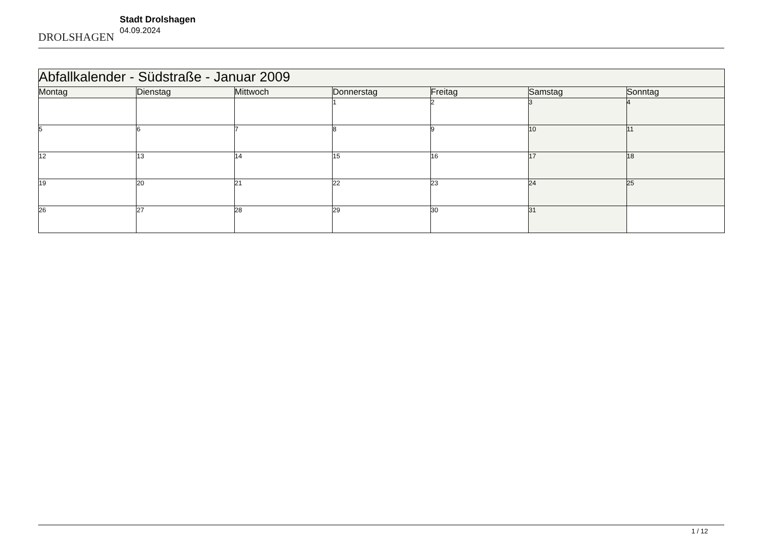DROLSHAGEN
Stadt Drolshagen
04.09.2024
| Abfallkalender - Südstraße - Januar 2009 | | | | | | |
| --- | --- | --- | --- | --- | --- | --- |
| Montag | Dienstag | Mittwoch | Donnerstag | Freitag | Samstag | Sonntag |
| | | | 1 | 2 | 3 | 4 |
| 5 | 6 | 7 | 8 | 9 | 10 | 11 |
| 12 | 13 | 14 | 15 | 16 | 17 | 18 |
| 19 | 20 | 21 | 22 | 23 | 24 | 25 |
| 26 | 27 | 28 | 29 | 30 | 31 | |
1 / 12